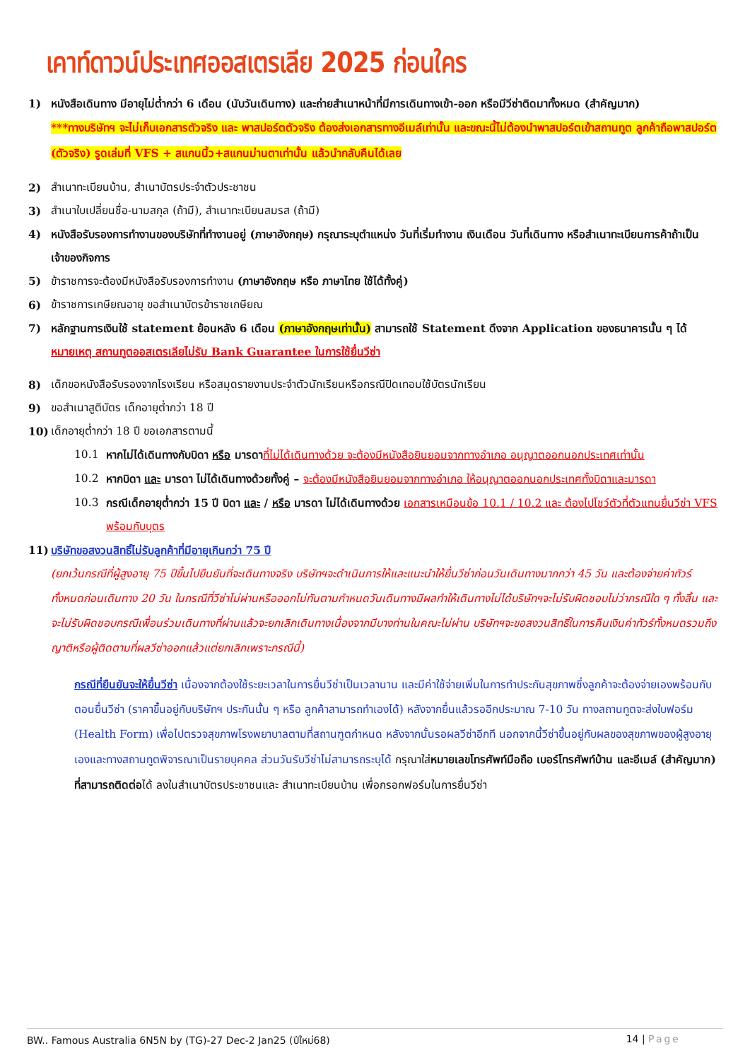เคาท์ดาวน์ประเทศออสเตรเลีย 2025 ก่อนใคร
1) หนังสือเดินทาง มีอายุไม่ต่ำกว่า 6 เดือน (นับวันเดินทาง) และถ่ายสำเนาหน้าที่มีการเดินทางเข้า-ออก หรือมีวีซ่าติดมาทั้งหมด (สำคัญมาก)
***ทางบริษัทฯ จะไม่เก็บเอกสารตัวจริง และ พาสปอร์ตตัวจริง ต้องส่งเอกสารทางอีเมล์เท่านั้น และขณะนี้ไม่ต้องนำพาสปอร์ตเข้าสถานทูต ลูกค้าถือพาสปอร์ต (ตัวจริง) รูดเล่มที่ VFS + สแกนนิ้ว+สแกนม่านตาเท่านั้น แล้วนำกลับคืนได้เลย
2) สำเนาทะเบียนบ้าน, สำเนาบัตรประจำตัวประชาชน
3) สำเนาใบเปลี่ยนชื่อ-นามสกุล (ถ้ามี), สำเนาทะเบียนสมรส (ถ้ามี)
4) หนังสือรับรองการทำงานของบริษัทที่ทำงานอยู่ (ภาษาอังกฤษ) กรุณาระบุตำแหน่ง วันที่เริ่มทำงาน เงินเดือน วันที่เดินทาง หรือสำเนาทะเบียนการค้าถ้าเป็นเจ้าของกิจการ
5) ข้าราชการจะต้องมีหนังสือรับรองการทำงาน (ภาษาอังกฤษ หรือ ภาษาไทย ใช้ได้ทั้งคู่)
6) ข้าราชการเกษียณอายุ ขอสำเนาบัตรข้าราชเกษียณ
7) หลักฐานการเงินใช้ statement ย้อนหลัง 6 เดือน (ภาษาอังกฤษเท่านั้น) สามารถใช้ Statement ดึงจาก Application ของธนาคารนั้น ๆ ได้
หมายเหตุ สถานทูตออสเตรเลียไม่รับ Bank Guarantee ในการใช้ยื่นวีซ่า
8) เด็กขอหนังสือรับรองจากโรงเรียน หรือสมุดรายงานประจำตัวนักเรียนหรือกรณีปิดเทอมใช้บัตรนักเรียน
9) ขอสำเนาสูติบัตร เด็กอายุต่ำกว่า 18 ปี
10) เด็กอายุต่ำกว่า 18 ปี ขอเอกสารตามนี้
10.1 หากไม่ได้เดินทางกับบิดา หรือ มารดา ที่ไม่ได้เดินทางด้วย จะต้องมีหนังสือยินยอมจากทางอำเภอ อนุญาตออกนอกประเทศเท่านั้น
10.2 หากบิดา และ มารดา ไม่ได้เดินทางด้วยทั้งคู่ – จะต้องมีหนังสือยินยอมจากทางอำเภอ ให้อนุญาตออกนอกประเทศทั้งบิดาและมารดา
10.3 กรณีเด็กอายุต่ำกว่า 15 ปี บิดา และ / หรือ มารดา ไม่ได้เดินทางด้วย เอกสารเหมือนข้อ 10.1 / 10.2 และ ต้องไปโชว์ตัวที่ตัวแทนยื่นวีซ่า VFS พร้อมกับบุตร
11) บริษัทขอสงวนสิทธิ์ไม่รับลูกค้าที่มีอายุเกินกว่า 75 ปี
(ยกเว้นกรณีที่ผู้สูงอายุ 75 ปีขึ้นไปยืนยันที่จะเดินทางจริง บริษัทฯจะดำเนินการให้และแนะนำให้ยื่นวีซ่าก่อนวันเดินทางมากกว่า 45 วัน และต้องจ่ายค่าทัวร์ทั้งหมดก่อนเดินทาง 20 วัน ในกรณีที่วีซ่าไม่ผ่านหรือออกไม่ทันตามกำหนดวันเดินทางมีผลทำให้เดินทางไม่ได้บริษัทฯจะไม่รับผิดชอบไม่ว่ากรณีใด ๆ ทั้งสิ้น และ จะไม่รับผิดชอบกรณีเพื่อนร่วมเดินทางที่ผ่านแล้วจะยกเลิกเดินทางเนื่องจากมีบางท่านในคณะไม่ผ่าน บริษัทฯจะขอสงวนสิทธิ์ในการคืนเงินค่าทัวร์ทั้งหมดรวมถึงญาติหรือผู้ติดตามที่ผลวีซ่าออกแล้วแต่ยกเลิกเพราะกรณีนี้)
กรณีที่ยืนยันจะให้ยื่นวีซ่า เนื่องจากต้องใช้ระยะเวลาในการยื่นวีซ่าเป็นเวลานาน และมีค่าใช้จ่ายเพิ่มในการทำประกันสุขภาพซึ่งลูกค้าจะต้องจ่ายเองพร้อมกับตอนยื่นวีซ่า (ราคาขึ้นอยู่กับบริษัทฯ ประกันนั้น ๆ หรือ ลูกค้าสามารถทำเองได้) หลังจากยื่นแล้วรออีกประมาณ 7-10 วัน ทางสถานทูตจะส่งใบฟอร์ม (Health Form) เพื่อไปตรวจสุขภาพโรงพยาบาลตามที่สถานฑูตกำหนด หลังจากนั้นรอผลวีซ่าอีกที นอกจากนี้วีซ่าขึ้นอยู่กับผลของสุขภาพของผู้สูงอายุเองและทางสถานทูตพิจารณาเป็นรายบุคคล ส่วนวันรับวีซ่าไม่สามารถระบุได้ กรุณาใส่หมายเลขโทรศัพท์มือถือ เบอร์โทรศัพท์บ้าน และอีเมล์ (สำคัญมาก) ที่สามารถติดต่อได้ ลงในสำเนาบัตรประชาชนและ สำเนาทะเบียนบ้าน เพื่อกรอกฟอร์มในการยื่นวีซ่า
BW.. Famous Australia 6N5N by (TG)-27 Dec-2 Jan25 (ปีใหม่68) 14 | Page